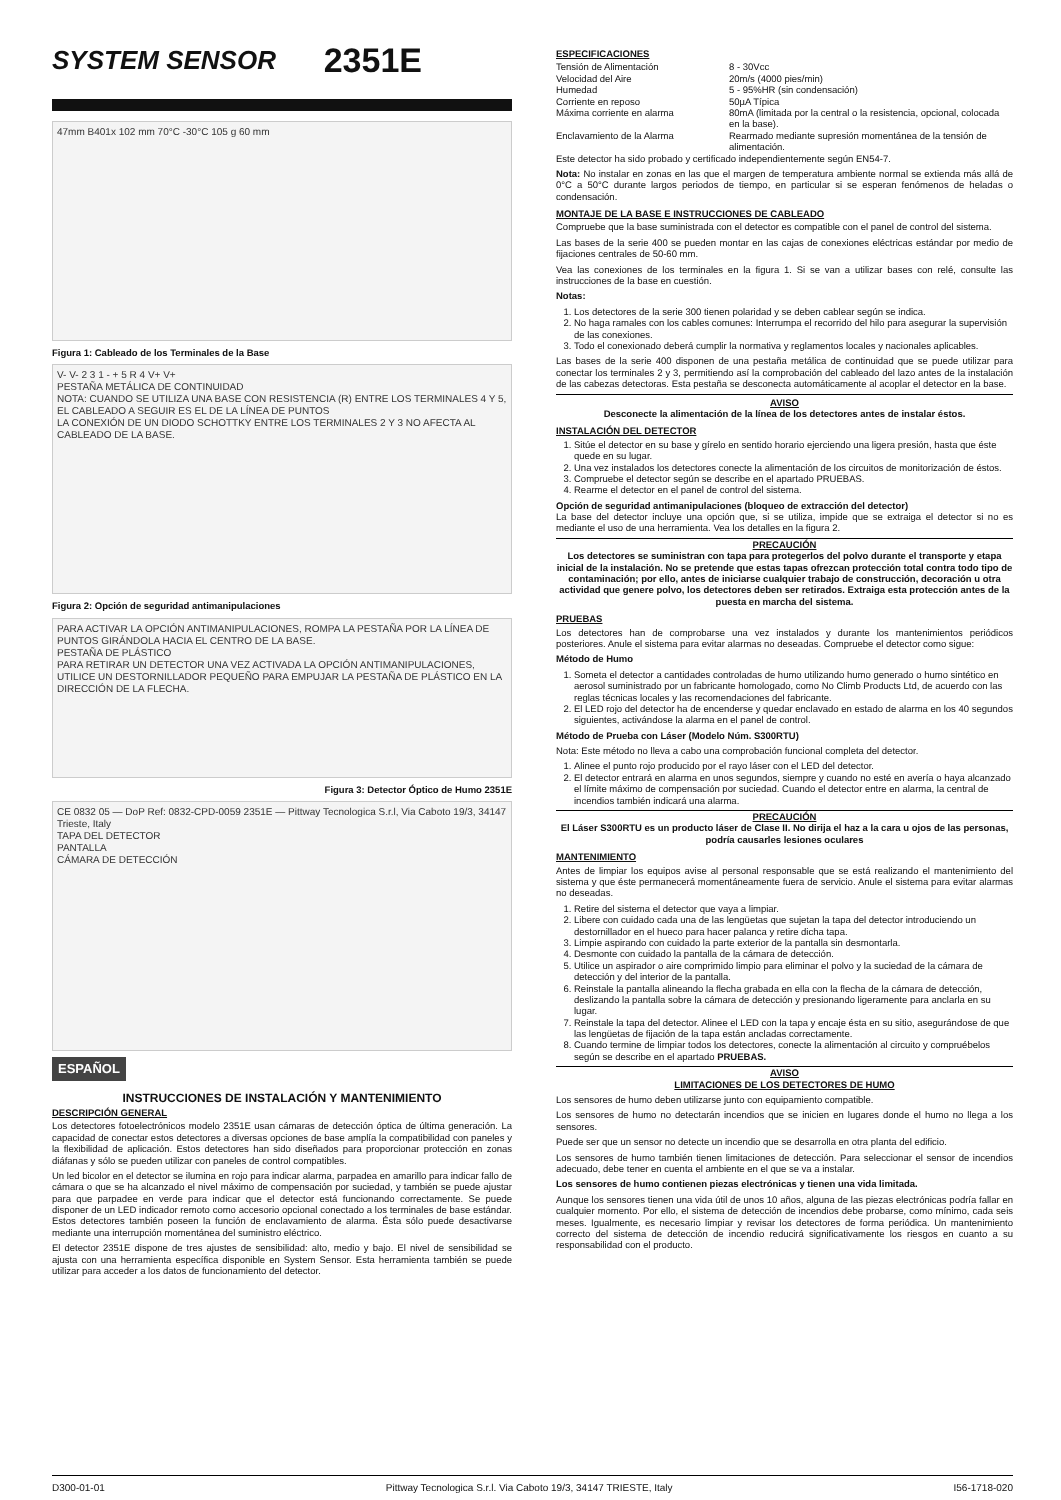SYSTEM SENSOR 2351E
47mm B401x 102 mm 70°C -30°C 105 g 60 mm
Figura 1: Cableado de los Terminales de la Base
V- V- 2 3 1 - + 5 R 4 V+ V+
PESTAÑA METÁLICA DE CONTINUIDAD
NOTA: CUANDO SE UTILIZA UNA BASE CON RESISTENCIA (R) ENTRE LOS TERMINALES 4 Y 5, EL CABLEADO A SEGUIR ES EL DE LA LÍNEA DE PUNTOS
LA CONEXIÓN DE UN DIODO SCHOTTKY ENTRE LOS TERMINALES 2 Y 3 NO AFECTA AL CABLEADO DE LA BASE.
Figura 2: Opción de seguridad antimanipulaciones
PARA ACTIVAR LA OPCIÓN ANTIMANIPULACIONES, ROMPA LA PESTAÑA POR LA LÍNEA DE PUNTOS GIRÁNDOLA HACIA EL CENTRO DE LA BASE.
PESTAÑA DE PLÁSTICO
PARA RETIRAR UN DETECTOR UNA VEZ ACTIVADA LA OPCIÓN ANTIMANIPULACIONES, UTILICE UN DESTORNILLADOR PEQUEÑO PARA EMPUJAR LA PESTAÑA DE PLÁSTICO EN LA DIRECCIÓN DE LA FLECHA.
Figura 3: Detector Óptico de Humo 2351E
CE 0832 05 — DoP Ref: 0832-CPD-0059 2351E — Pittway Tecnologica S.r.l, Via Caboto 19/3, 34147 Trieste, Italy
TAPA DEL DETECTOR
PANTALLA
CÁMARA DE DETECCIÓN
ESPAÑOL
INSTRUCCIONES DE INSTALACIÓN Y MANTENIMIENTO
DESCRIPCIÓN GENERAL
Los detectores fotoelectrónicos modelo 2351E usan cámaras de detección óptica de última generación. La capacidad de conectar estos detectores a diversas opciones de base amplía la compatibilidad con paneles y la flexibilidad de aplicación. Estos detectores han sido diseñados para proporcionar protección en zonas diáfanas y sólo se pueden utilizar con paneles de control compatibles.
Un led bicolor en el detector se ilumina en rojo para indicar alarma, parpadea en amarillo para indicar fallo de cámara o que se ha alcanzado el nivel máximo de compensación por suciedad, y también se puede ajustar para que parpadee en verde para indicar que el detector está funcionando correctamente. Se puede disponer de un LED indicador remoto como accesorio opcional conectado a los terminales de base estándar. Estos detectores también poseen la función de enclavamiento de alarma. Ésta sólo puede desactivarse mediante una interrupción momentánea del suministro eléctrico.
El detector 2351E dispone de tres ajustes de sensibilidad: alto, medio y bajo. El nivel de sensibilidad se ajusta con una herramienta específica disponible en System Sensor. Esta herramienta también se puede utilizar para acceder a los datos de funcionamiento del detector.
ESPECIFICACIONES
| Tensión de Alimentación | 8 - 30Vcc |
| Velocidad del Aire | 20m/s (4000 pies/min) |
| Humedad | 5 - 95%HR (sin condensación) |
| Corriente en reposo | 50µA Típica |
| Máxima corriente en alarma | 80mA (limitada por la central o la resistencia, opcional, colocada en la base). |
| Enclavamiento de la Alarma | Rearmado mediante supresión momentánea de la tensión de alimentación. |
Este detector ha sido probado y certificado independientemente según EN54-7.
Nota: No instalar en zonas en las que el margen de temperatura ambiente normal se extienda más allá de 0°C a 50°C durante largos periodos de tiempo, en particular si se esperan fenómenos de heladas o condensación.
MONTAJE DE LA BASE E INSTRUCCIONES DE CABLEADO
Compruebe que la base suministrada con el detector es compatible con el panel de control del sistema.
Las bases de la serie 400 se pueden montar en las cajas de conexiones eléctricas estándar por medio de fijaciones centrales de 50-60 mm.
Vea las conexiones de los terminales en la figura 1. Si se van a utilizar bases con relé, consulte las instrucciones de la base en cuestión.
Notas:
1. Los detectores de la serie 300 tienen polaridad y se deben cablear según se indica.
2. No haga ramales con los cables comunes: Interrumpa el recorrido del hilo para asegurar la supervisión de las conexiones.
3. Todo el conexionado deberá cumplir la normativa y reglamentos locales y nacionales aplicables.
Las bases de la serie 400 disponen de una pestaña metálica de continuidad que se puede utilizar para conectar los terminales 2 y 3, permitiendo así la comprobación del cableado del lazo antes de la instalación de las cabezas detectoras. Esta pestaña se desconecta automáticamente al acoplar el detector en la base.
AVISO
Desconecte la alimentación de la línea de los detectores antes de instalar éstos.
INSTALACIÓN DEL DETECTOR
1. Sitúe el detector en su base y gírelo en sentido horario ejerciendo una ligera presión, hasta que éste quede en su lugar.
2. Una vez instalados los detectores conecte la alimentación de los circuitos de monitorización de éstos.
3. Compruebe el detector según se describe en el apartado PRUEBAS.
4. Rearme el detector en el panel de control del sistema.
Opción de seguridad antimanipulaciones (bloqueo de extracción del detector)
La base del detector incluye una opción que, si se utiliza, impide que se extraiga el detector si no es mediante el uso de una herramienta. Vea los detalles en la figura 2.
PRECAUCIÓN
Los detectores se suministran con tapa para protegerlos del polvo durante el transporte y etapa inicial de la instalación. No se pretende que estas tapas ofrezcan protección total contra todo tipo de contaminación; por ello, antes de iniciarse cualquier trabajo de construcción, decoración u otra actividad que genere polvo, los detectores deben ser retirados. Extraiga esta protección antes de la puesta en marcha del sistema.
PRUEBAS
Los detectores han de comprobarse una vez instalados y durante los mantenimientos periódicos posteriores. Anule el sistema para evitar alarmas no deseadas. Compruebe el detector como sigue:
Método de Humo
1. Someta el detector a cantidades controladas de humo utilizando humo generado o humo sintético en aerosol suministrado por un fabricante homologado, como No Climb Products Ltd, de acuerdo con las reglas técnicas locales y las recomendaciones del fabricante.
2. El LED rojo del detector ha de encenderse y quedar enclavado en estado de alarma en los 40 segundos siguientes, activándose la alarma en el panel de control.
Método de Prueba con Láser (Modelo Núm. S300RTU)
Nota: Este método no lleva a cabo una comprobación funcional completa del detector.
1. Alinee el punto rojo producido por el rayo láser con el LED del detector.
2. El detector entrará en alarma en unos segundos, siempre y cuando no esté en avería o haya alcanzado el límite máximo de compensación por suciedad. Cuando el detector entre en alarma, la central de incendios también indicará una alarma.
PRECAUCIÓN
El Láser S300RTU es un producto láser de Clase II. No dirija el haz a la cara u ojos de las personas, podría causarles lesiones oculares
MANTENIMIENTO
Antes de limpiar los equipos avise al personal responsable que se está realizando el mantenimiento del sistema y que éste permanecerá momentáneamente fuera de servicio. Anule el sistema para evitar alarmas no deseadas.
1. Retire del sistema el detector que vaya a limpiar.
2. Libere con cuidado cada una de las lengüetas que sujetan la tapa del detector introduciendo un destornillador en el hueco para hacer palanca y retire dicha tapa.
3. Limpie aspirando con cuidado la parte exterior de la pantalla sin desmontarla.
4. Desmonte con cuidado la pantalla de la cámara de detección.
5. Utilice un aspirador o aire comprimido limpio para eliminar el polvo y la suciedad de la cámara de detección y del interior de la pantalla.
6. Reinstale la pantalla alineando la flecha grabada en ella con la flecha de la cámara de detección, deslizando la pantalla sobre la cámara de detección y presionando ligeramente para anclarla en su lugar.
7. Reinstale la tapa del detector. Alinee el LED con la tapa y encaje ésta en su sitio, asegurándose de que las lengüetas de fijación de la tapa están ancladas correctamente.
8. Cuando termine de limpiar todos los detectores, conecte la alimentación al circuito y compruébelos según se describe en el apartado PRUEBAS.
AVISO
LIMITACIONES DE LOS DETECTORES DE HUMO
Los sensores de humo deben utilizarse junto con equipamiento compatible.
Los sensores de humo no detectarán incendios que se inicien en lugares donde el humo no llega a los sensores.
Puede ser que un sensor no detecte un incendio que se desarrolla en otra planta del edificio.
Los sensores de humo también tienen limitaciones de detección. Para seleccionar el sensor de incendios adecuado, debe tener en cuenta el ambiente en el que se va a instalar.
Los sensores de humo contienen piezas electrónicas y tienen una vida limitada.
Aunque los sensores tienen una vida útil de unos 10 años, alguna de las piezas electrónicas podría fallar en cualquier momento. Por ello, el sistema de detección de incendios debe probarse, como mínimo, cada seis meses. Igualmente, es necesario limpiar y revisar los detectores de forma periódica. Un mantenimiento correcto del sistema de detección de incendio reducirá significativamente los riesgos en cuanto a su responsabilidad con el producto.
D300-01-01 Pittway Tecnologica S.r.l. Via Caboto 19/3, 34147 TRIESTE, Italy I56-1718-020